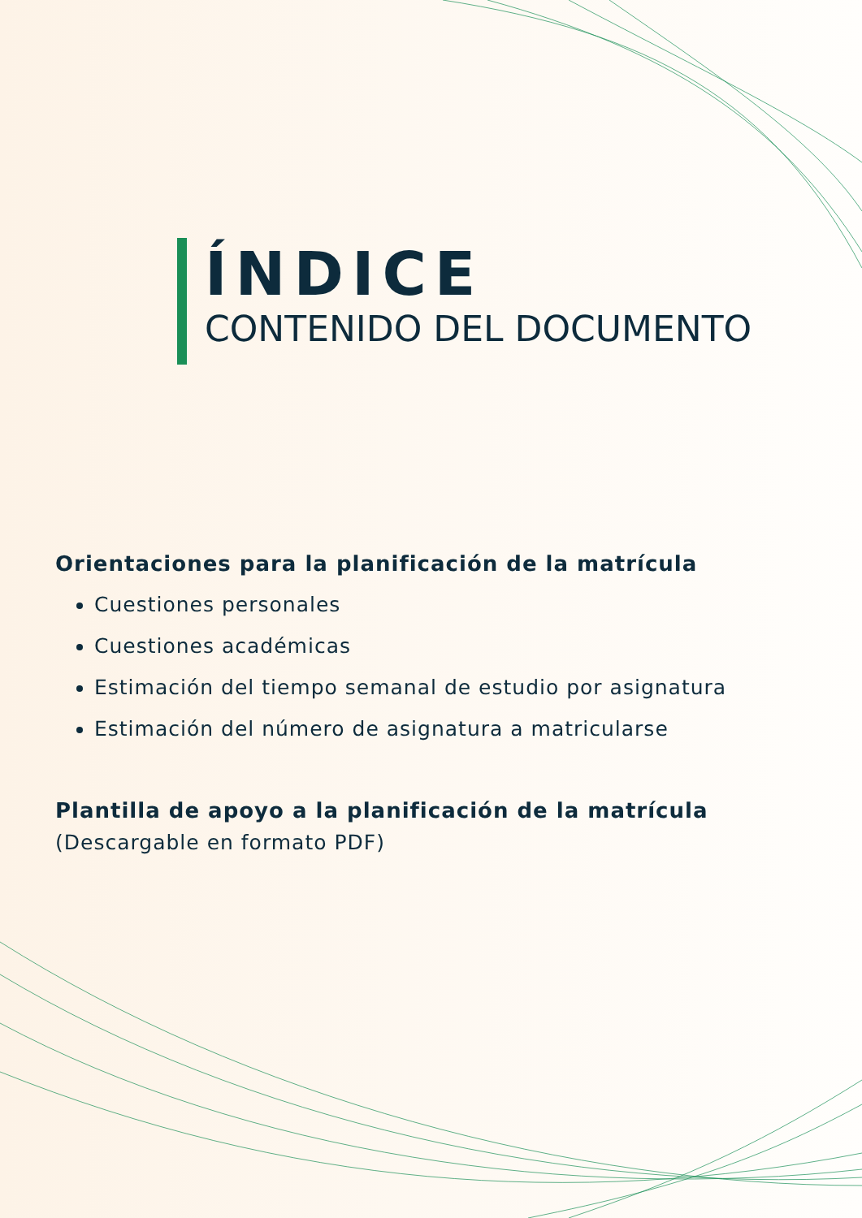ÍNDICE
CONTENIDO DEL DOCUMENTO
Orientaciones para la planificación de la matrícula
Cuestiones personales
Cuestiones académicas
Estimación del tiempo semanal de estudio por asignatura
Estimación del número de asignatura a matricularse
Plantilla de apoyo a la planificación de la matrícula
(Descargable en formato PDF)